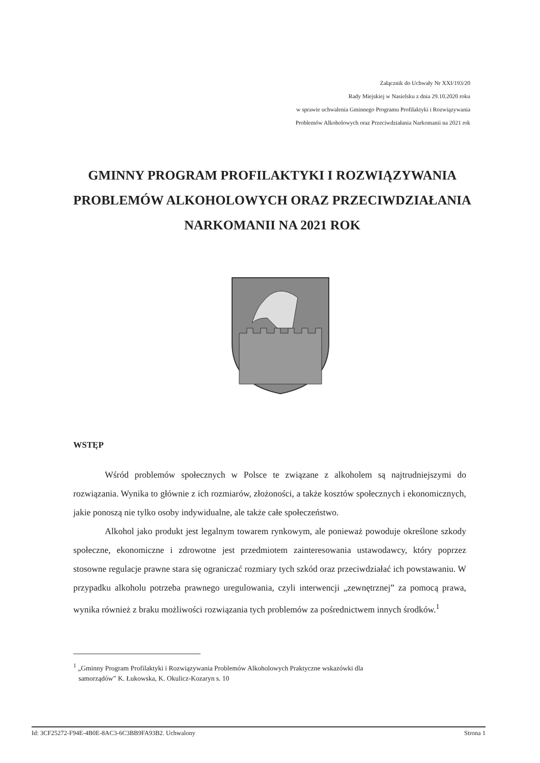Załącznik do Uchwały Nr XXI/193/20
Rady Miejskiej w Nasielsku z dnia 29.10.2020 roku
w sprawie uchwalenia Gminnego Programu Profilaktyki i Rozwiązywania
Problemów Alkoholowych oraz Przeciwdziałania Narkomanii na 2021 rok
GMINNY PROGRAM PROFILAKTYKI I ROZWIĄZYWANIA PROBLEMÓW ALKOHOLOWYCH ORAZ PRZECIWDZIAŁANIA NARKOMANII NA 2021 ROK
WSTĘP
Wśród problemów społecznych w Polsce te związane z alkoholem są najtrudniejszymi do rozwiązania. Wynika to głównie z ich rozmiarów, złożoności, a także kosztów społecznych i ekonomicznych, jakie ponoszą nie tylko osoby indywidualne, ale także całe społeczeństwo.
Alkohol jako produkt jest legalnym towarem rynkowym, ale ponieważ powoduje określone szkody społeczne, ekonomiczne i zdrowotne jest przedmiotem zainteresowania ustawodawcy, który poprzez stosowne regulacje prawne stara się ograniczać rozmiary tych szkód oraz przeciwdziałać ich powstawaniu. W przypadku alkoholu potrzeba prawnego uregulowania, czyli interwencji „zewnętrznej” za pomocą prawa, wynika również z braku możliwości rozwiązania tych problemów za pośrednictwem innych środków.<sup>1</sup>
<sup>1</sup> „Gminny Program Profilaktyki i Rozwiązywania Problemów Alkoholowych Praktyczne wskazówki dla
samorządów” K. Łukowska, K. Okulicz-Kozaryn s. 10
Id: 3CF25272-F94E-4B0E-8AC3-6C3BB9FA93B2. Uchwalony Strona 1